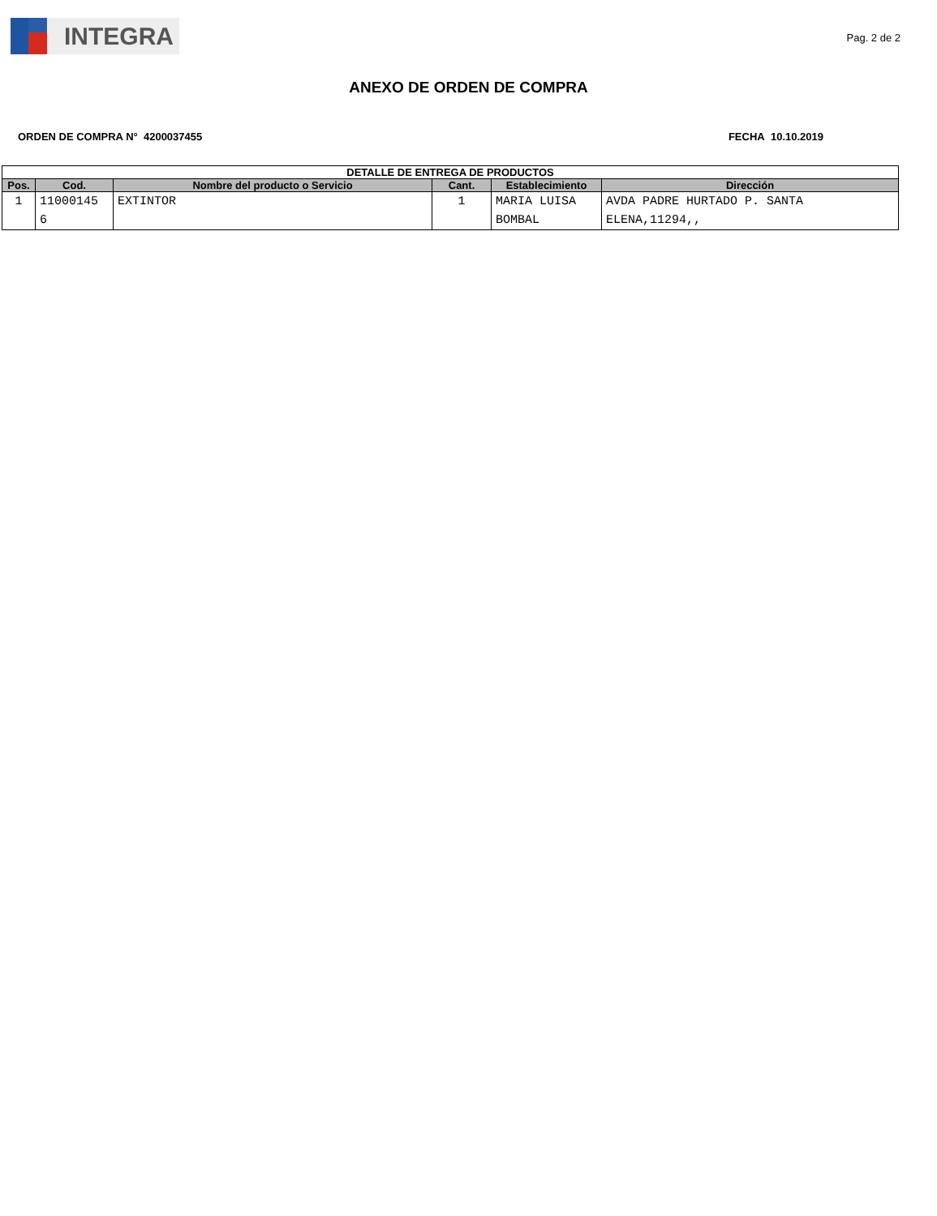INTEGRA
Pag. 2 de 2
ANEXO DE ORDEN DE COMPRA
ORDEN DE COMPRA N° 4200037455 FECHA 10.10.2019
| DETALLE DE ENTREGA DE PRODUCTOS | | | | | |
| --- | --- | --- | --- | --- | --- |
| Pos. | Cod. | Nombre del producto o Servicio | Cant. | Establecimiento | Dirección |
| 1 | 11000145 6 | EXTINTOR | 1 | MARIA LUISA BOMBAL | AVDA PADRE HURTADO P. SANTA ELENA,11294,, |